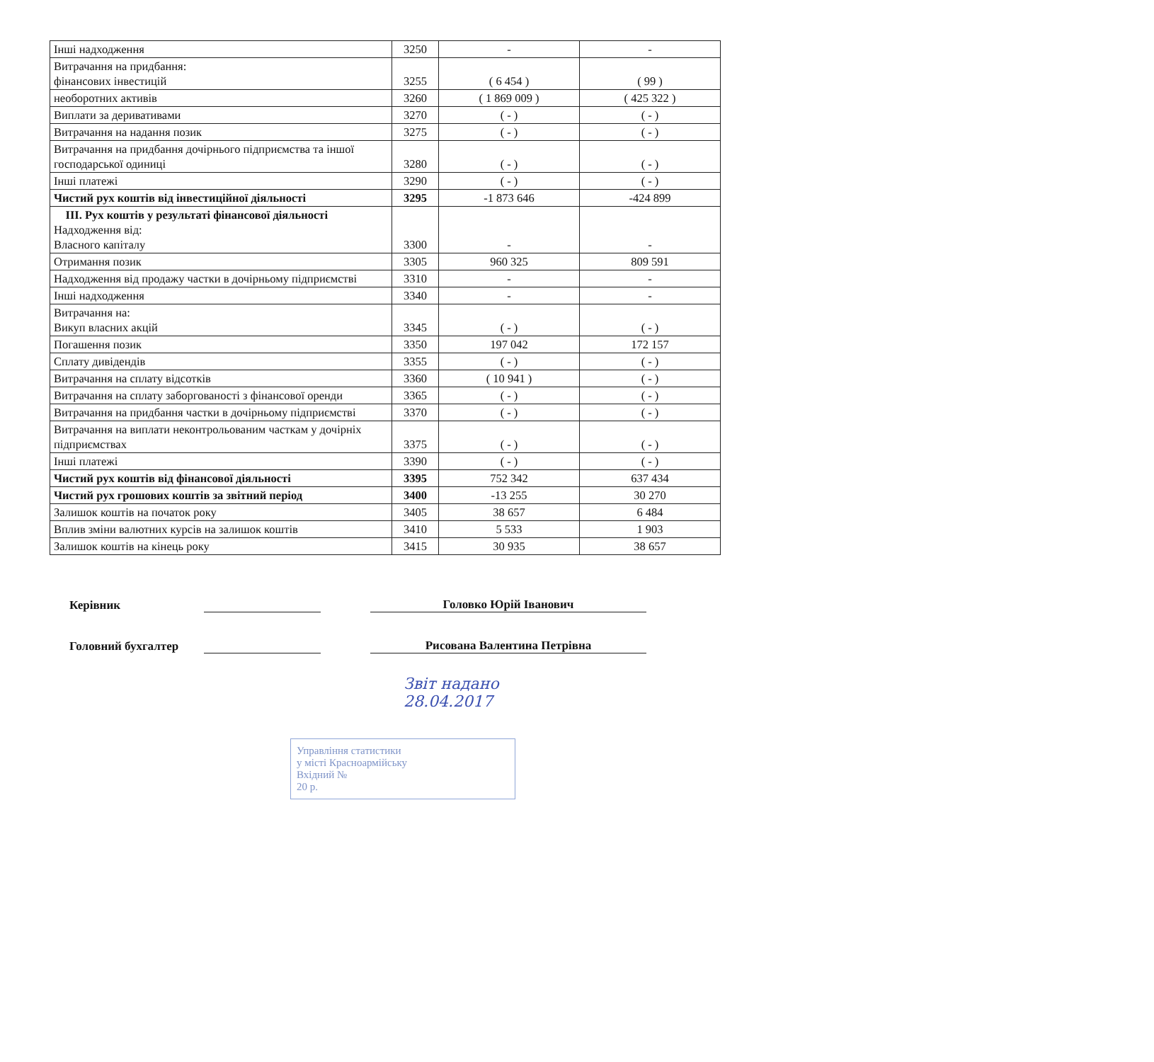| Інші надходження | 3250 | - | - |
| Витрачання на придбання: фінансових інвестицій | 3255 | ( 6 454 ) | ( 99 ) |
| необоротних активів | 3260 | ( 1 869 009 ) | ( 425 322 ) |
| Виплати за деривативами | 3270 | ( - ) | ( - ) |
| Витрачання на надання позик | 3275 | ( - ) | ( - ) |
| Витрачання на придбання дочірнього підприємства та іншої господарської одиниці | 3280 | ( - ) | ( - ) |
| Інші платежі | 3290 | ( - ) | ( - ) |
| Чистий рух коштів від інвестиційної діяльності | 3295 | -1 873 646 | -424 899 |
| ІІІ. Рух коштів у результаті фінансової діяльності Надходження від: Власного капіталу | 3300 | - | - |
| Отримання позик | 3305 | 960 325 | 809 591 |
| Надходження від продажу частки в дочірньому підприємстві | 3310 | - | - |
| Інші надходження | 3340 | - | - |
| Витрачання на: Викуп власних акцій | 3345 | ( - ) | ( - ) |
| Погашення позик | 3350 | 197 042 | 172 157 |
| Сплату дивідендів | 3355 | ( - ) | ( - ) |
| Витрачання на сплату відсотків | 3360 | ( 10 941 ) | ( - ) |
| Витрачання на сплату заборгованості з фінансової оренди | 3365 | ( - ) | ( - ) |
| Витрачання на придбання частки в дочірньому підприємстві | 3370 | ( - ) | ( - ) |
| Витрачання на виплати неконтрольованим часткам у дочірніх підприємствах | 3375 | ( - ) | ( - ) |
| Інші платежі | 3390 | ( - ) | ( - ) |
| Чистий рух коштів від фінансової діяльності | 3395 | 752 342 | 637 434 |
| Чистий рух грошових коштів за звітний період | 3400 | -13 255 | 30 270 |
| Залишок коштів на початок року | 3405 | 38 657 | 6 484 |
| Вплив зміни валютних курсів на залишок коштів | 3410 | 5 533 | 1 903 |
| Залишок коштів на кінець року | 3415 | 30 935 | 38 657 |
Керівник Головко Юрій Іванович
Головний бухгалтер Рисована Валентина Петрівна
Звіт надано
28.04.2017
Управління статистики
у місті Красноармійську
Вхідний №
20 р.